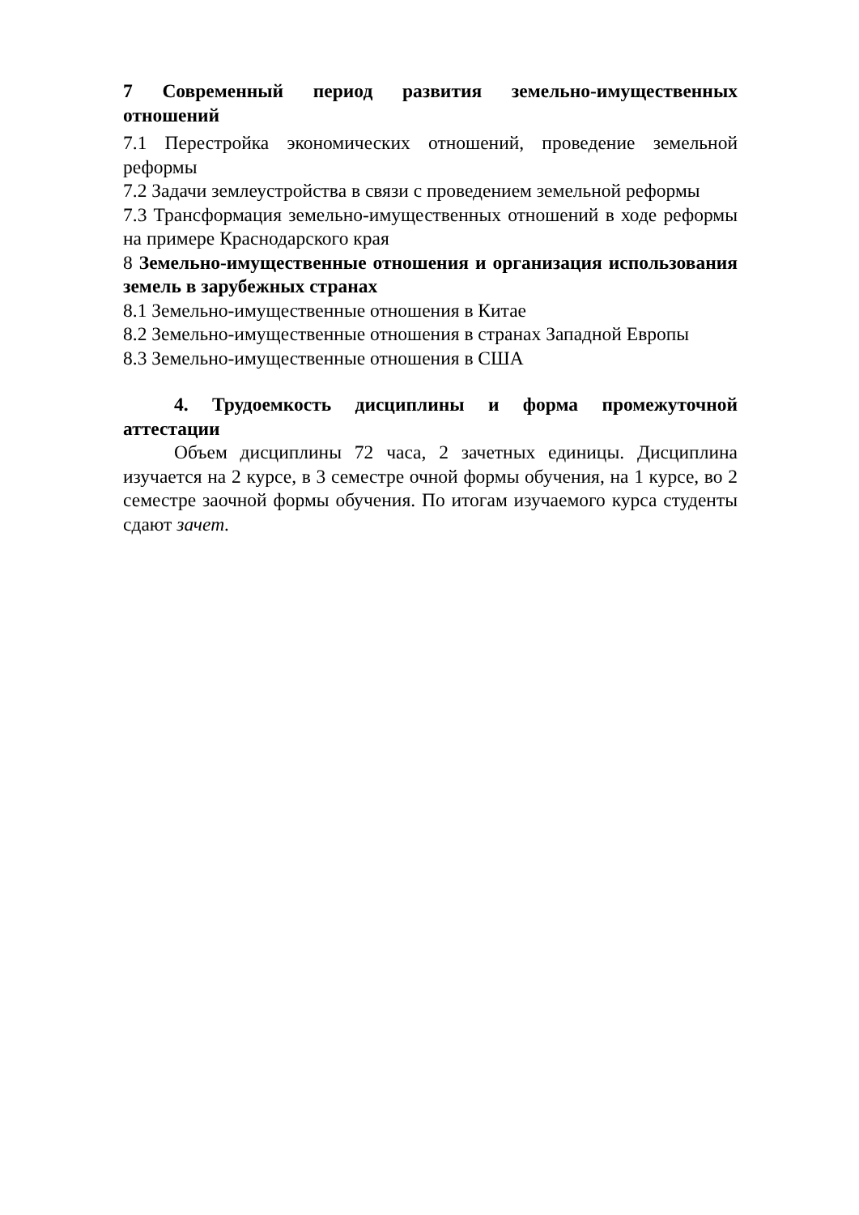7 Современный период развития земельно-имущественных отношений
7.1 Перестройка экономических отношений, проведение земельной реформы
7.2 Задачи землеустройства в связи с проведением земельной реформы
7.3 Трансформация земельно-имущественных отношений в ходе реформы на примере Краснодарского края
8 Земельно-имущественные отношения и организация использования земель в зарубежных странах
8.1 Земельно-имущественные отношения в Китае
8.2 Земельно-имущественные отношения в странах Западной Европы
8.3 Земельно-имущественные отношения в США
4. Трудоемкость дисциплины и форма промежуточной аттестации
Объем дисциплины 72 часа, 2 зачетных единицы. Дисциплина изучается на 2 курсе, в 3 семестре очной формы обучения, на 1 курсе, во 2 семестре заочной формы обучения. По итогам изучаемого курса студенты сдают зачет.